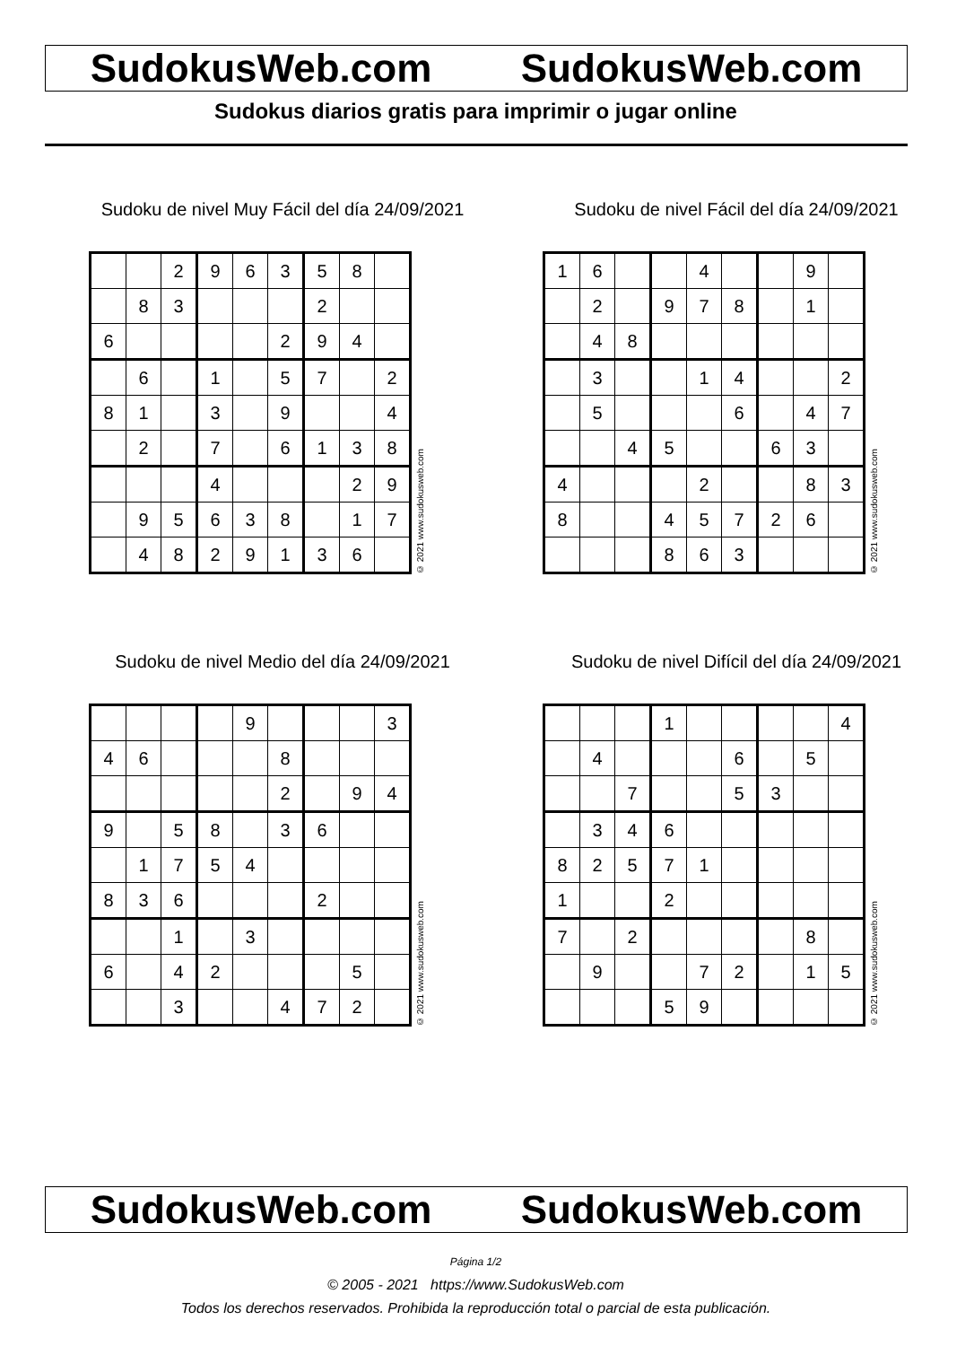SudokusWeb.com SudokusWeb.com
Sudokus diarios gratis para imprimir o jugar online
Sudoku de nivel Muy Fácil del día 24/09/2021
| | | 2 | 9 | 6 | 3 | 5 | 8 | |
| | 8 | 3 | | | | 2 | | |
| 6 | | | | | 2 | 9 | 4 | |
| | 6 | | 1 | | 5 | 7 | | 2 |
| 8 | 1 | | 3 | | 9 | | | 4 |
| | 2 | | 7 | | 6 | 1 | 3 | 8 |
| | | | 4 | | | | 2 | 9 |
| | 9 | 5 | 6 | 3 | 8 | | 1 | 7 |
| | 4 | 8 | 2 | 9 | 1 | 3 | 6 | |
© 2021 www.sudokusweb.com
Sudoku de nivel Fácil del día 24/09/2021
| 1 | 6 | | | 4 | | | 9 | |
| | 2 | | 9 | 7 | 8 | | 1 | |
| | 4 | 8 | | | | | | |
| | 3 | | | 1 | 4 | | | 2 |
| | 5 | | | | 6 | | 4 | 7 |
| | | 4 | 5 | | | 6 | 3 | |
| 4 | | | | 2 | | | 8 | 3 |
| 8 | | | 4 | 5 | 7 | 2 | 6 | |
| | | | 8 | 6 | 3 | | | |
© 2021 www.sudokusweb.com
Sudoku de nivel Medio del día 24/09/2021
| | | | | 9 | | | | 3 |
| 4 | 6 | | | | 8 | | | |
| | | | | | 2 | | 9 | 4 |
| 9 | | 5 | 8 | | 3 | 6 | | |
| | 1 | 7 | 5 | 4 | | | | |
| 8 | 3 | 6 | | | | 2 | | |
| | | 1 | | 3 | | | | |
| 6 | | 4 | 2 | | | | 5 | |
| | | 3 | | | 4 | 7 | 2 | |
© 2021 www.sudokusweb.com
Sudoku de nivel Difícil del día 24/09/2021
| | | | 1 | | | | | 4 |
| | 4 | | | | 6 | | 5 | |
| | | 7 | | | 5 | 3 | | |
| | 3 | 4 | 6 | | | | | |
| 8 | 2 | 5 | 7 | 1 | | | | |
| 1 | | | 2 | | | | | |
| 7 | | 2 | | | | | 8 | |
| | 9 | | | 7 | 2 | | 1 | 5 |
| | | | 5 | 9 | | | | |
© 2021 www.sudokusweb.com
SudokusWeb.com SudokusWeb.com
Página 1/2
© 2005 - 2021 https://www.SudokusWeb.com
Todos los derechos reservados. Prohibida la reproducción total o parcial de esta publicación.